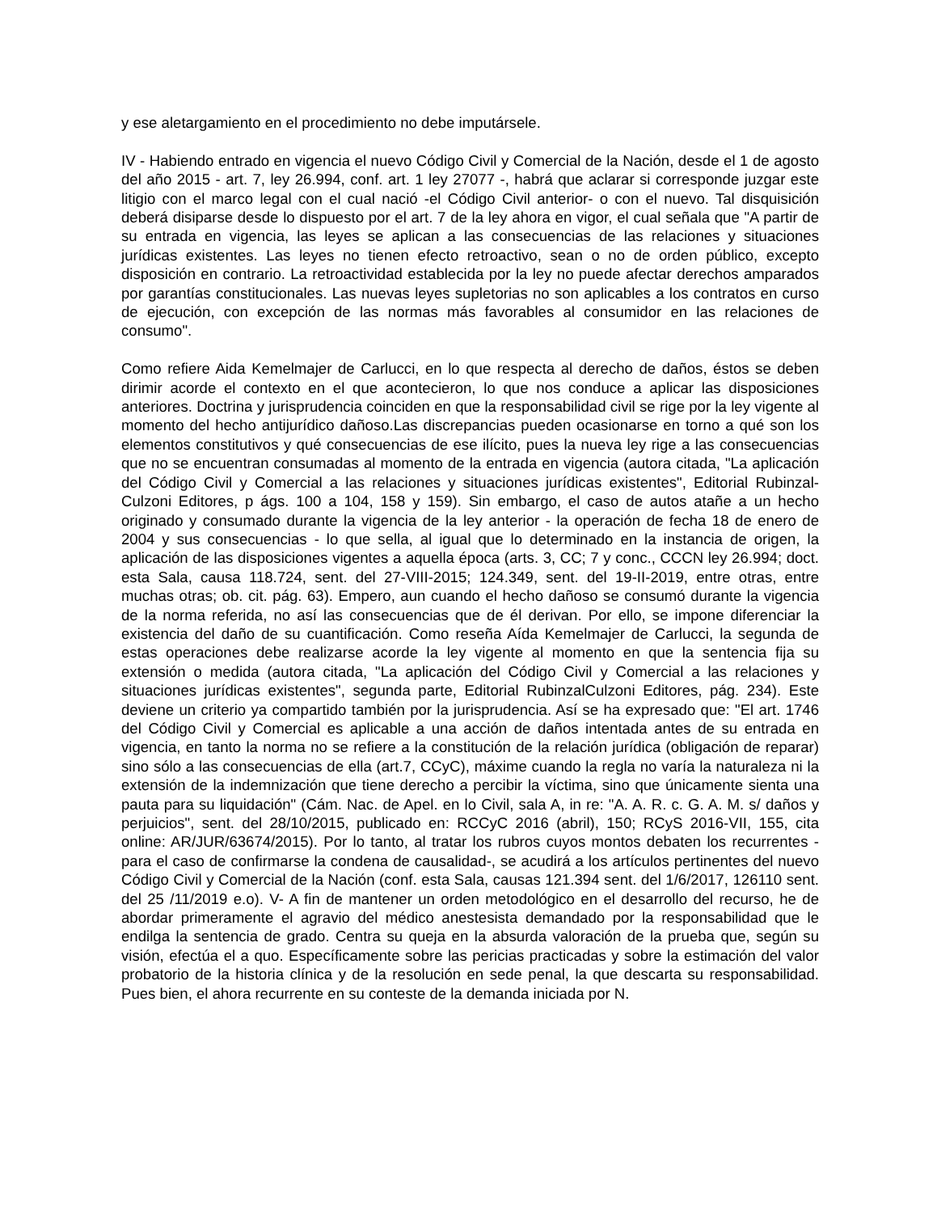y ese aletargamiento en el procedimiento no debe imputársele.
IV - Habiendo entrado en vigencia el nuevo Código Civil y Comercial de la Nación, desde el 1 de agosto del año 2015 - art. 7, ley 26.994, conf. art. 1 ley 27077 -, habrá que aclarar si corresponde juzgar este litigio con el marco legal con el cual nació -el Código Civil anterior- o con el nuevo. Tal disquisición deberá disiparse desde lo dispuesto por el art. 7 de la ley ahora en vigor, el cual señala que "A partir de su entrada en vigencia, las leyes se aplican a las consecuencias de las relaciones y situaciones jurídicas existentes. Las leyes no tienen efecto retroactivo, sean o no de orden público, excepto disposición en contrario. La retroactividad establecida por la ley no puede afectar derechos amparados por garantías constitucionales. Las nuevas leyes supletorias no son aplicables a los contratos en curso de ejecución, con excepción de las normas más favorables al consumidor en las relaciones de consumo".
Como refiere Aida Kemelmajer de Carlucci, en lo que respecta al derecho de daños, éstos se deben dirimir acorde el contexto en el que acontecieron, lo que nos conduce a aplicar las disposiciones anteriores. Doctrina y jurisprudencia coinciden en que la responsabilidad civil se rige por la ley vigente al momento del hecho antijurídico dañoso.Las discrepancias pueden ocasionarse en torno a qué son los elementos constitutivos y qué consecuencias de ese ilícito, pues la nueva ley rige a las consecuencias que no se encuentran consumadas al momento de la entrada en vigencia (autora citada, "La aplicación del Código Civil y Comercial a las relaciones y situaciones jurídicas existentes", Editorial Rubinzal-Culzoni Editores, p ágs. 100 a 104, 158 y 159). Sin embargo, el caso de autos atañe a un hecho originado y consumado durante la vigencia de la ley anterior - la operación de fecha 18 de enero de 2004 y sus consecuencias - lo que sella, al igual que lo determinado en la instancia de origen, la aplicación de las disposiciones vigentes a aquella época (arts. 3, CC; 7 y conc., CCCN ley 26.994; doct. esta Sala, causa 118.724, sent. del 27-VIII-2015; 124.349, sent. del 19-II-2019, entre otras, entre muchas otras; ob. cit. pág. 63). Empero, aun cuando el hecho dañoso se consumó durante la vigencia de la norma referida, no así las consecuencias que de él derivan. Por ello, se impone diferenciar la existencia del daño de su cuantificación. Como reseña Aída Kemelmajer de Carlucci, la segunda de estas operaciones debe realizarse acorde la ley vigente al momento en que la sentencia fija su extensión o medida (autora citada, "La aplicación del Código Civil y Comercial a las relaciones y situaciones jurídicas existentes", segunda parte, Editorial RubinzalCulzoni Editores, pág. 234). Este deviene un criterio ya compartido también por la jurisprudencia. Así se ha expresado que: "El art. 1746 del Código Civil y Comercial es aplicable a una acción de daños intentada antes de su entrada en vigencia, en tanto la norma no se refiere a la constitución de la relación jurídica (obligación de reparar) sino sólo a las consecuencias de ella (art.7, CCyC), máxime cuando la regla no varía la naturaleza ni la extensión de la indemnización que tiene derecho a percibir la víctima, sino que únicamente sienta una pauta para su liquidación" (Cám. Nac. de Apel. en lo Civil, sala A, in re: "A. A. R. c. G. A. M. s/ daños y perjuicios", sent. del 28/10/2015, publicado en: RCCyC 2016 (abril), 150; RCyS 2016-VII, 155, cita online: AR/JUR/63674/2015). Por lo tanto, al tratar los rubros cuyos montos debaten los recurrentes -para el caso de confirmarse la condena de causalidad-, se acudirá a los artículos pertinentes del nuevo Código Civil y Comercial de la Nación (conf. esta Sala, causas 121.394 sent. del 1/6/2017, 126110 sent. del 25 /11/2019 e.o). V- A fin de mantener un orden metodológico en el desarrollo del recurso, he de abordar primeramente el agravio del médico anestesista demandado por la responsabilidad que le endilga la sentencia de grado. Centra su queja en la absurda valoración de la prueba que, según su visión, efectúa el a quo. Específicamente sobre las pericias practicadas y sobre la estimación del valor probatorio de la historia clínica y de la resolución en sede penal, la que descarta su responsabilidad. Pues bien, el ahora recurrente en su conteste de la demanda iniciada por N.